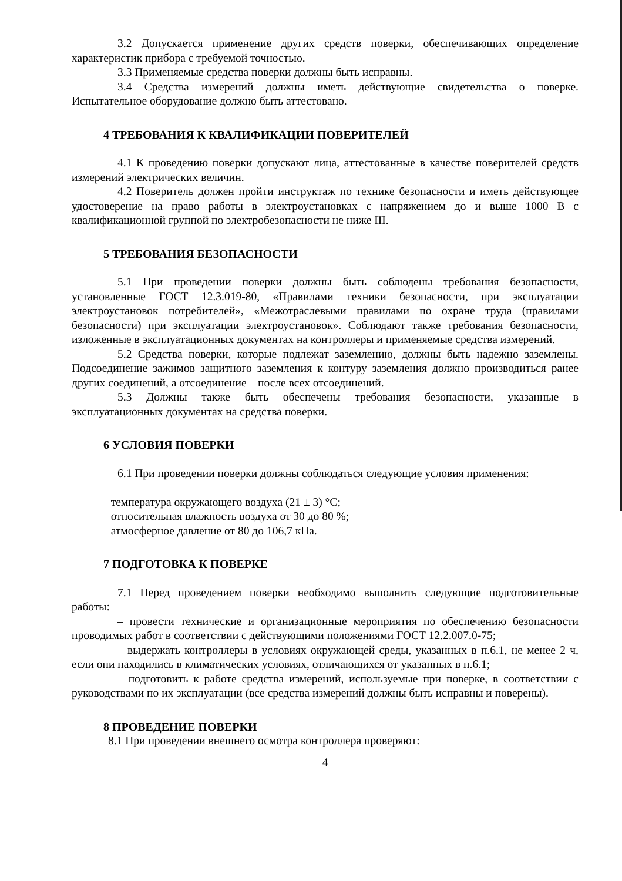3.2 Допускается применение других средств поверки, обеспечивающих определение характеристик прибора с требуемой точностью.
3.3 Применяемые средства поверки должны быть исправны.
3.4 Средства измерений должны иметь действующие свидетельства о поверке. Испытательное оборудование должно быть аттестовано.
4 ТРЕБОВАНИЯ К КВАЛИФИКАЦИИ ПОВЕРИТЕЛЕЙ
4.1 К проведению поверки допускают лица, аттестованные в качестве поверителей средств измерений электрических величин.
4.2 Поверитель должен пройти инструктаж по технике безопасности и иметь действующее удостоверение на право работы в электроустановках с напряжением до и выше 1000 В с квалификационной группой по электробезопасности не ниже III.
5 ТРЕБОВАНИЯ БЕЗОПАСНОСТИ
5.1 При проведении поверки должны быть соблюдены требования безопасности, установленные ГОСТ 12.3.019-80, «Правилами техники безопасности, при эксплуатации электроустановок потребителей», «Межотраслевыми правилами по охране труда (правилами безопасности) при эксплуатации электроустановок». Соблюдают также требования безопасности, изложенные в эксплуатационных документах на контроллеры и применяемые средства измерений.
5.2 Средства поверки, которые подлежат заземлению, должны быть надежно заземлены. Подсоединение зажимов защитного заземления к контуру заземления должно производиться ранее других соединений, а отсоединение – после всех отсоединений.
5.3 Должны также быть обеспечены требования безопасности, указанные в эксплуатационных документах на средства поверки.
6 УСЛОВИЯ ПОВЕРКИ
6.1 При проведении поверки должны соблюдаться следующие условия применения:
– температура окружающего воздуха (21 ± 3) °С;
– относительная влажность воздуха от 30 до 80 %;
– атмосферное давление от 80 до 106,7 кПа.
7 ПОДГОТОВКА К ПОВЕРКЕ
7.1 Перед проведением поверки необходимо выполнить следующие подготовительные работы:
– провести технические и организационные мероприятия по обеспечению безопасности проводимых работ в соответствии с действующими положениями ГОСТ 12.2.007.0-75;
– выдержать контроллеры в условиях окружающей среды, указанных в п.6.1, не менее 2 ч, если они находились в климатических условиях, отличающихся от указанных в п.6.1;
– подготовить к работе средства измерений, используемые при поверке, в соответствии с руководствами по их эксплуатации (все средства измерений должны быть исправны и поверены).
8 ПРОВЕДЕНИЕ ПОВЕРКИ
8.1 При проведении внешнего осмотра контроллера проверяют:
4